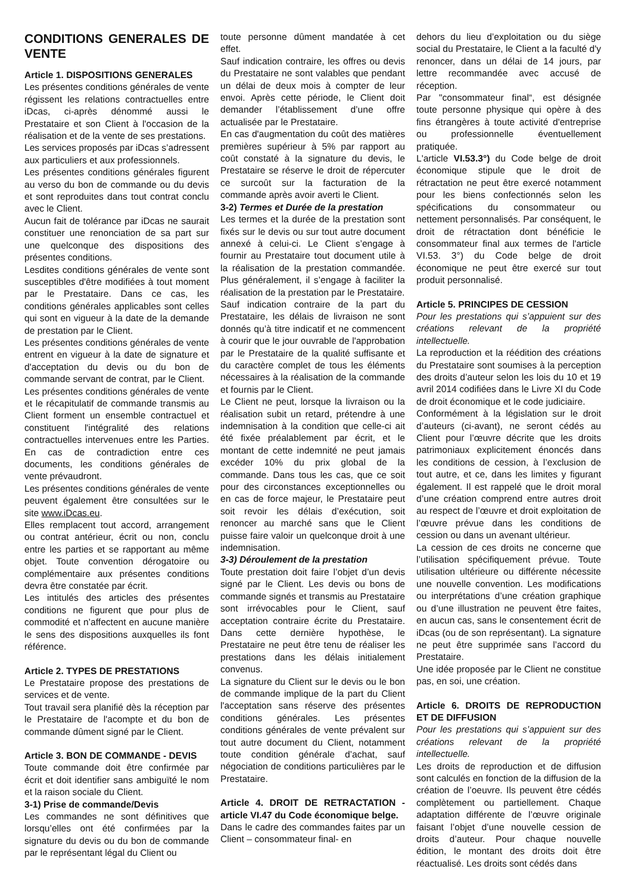CONDITIONS GENERALES DE VENTE
Article 1. DISPOSITIONS GENERALES
Les présentes conditions générales de vente régissent les relations contractuelles entre iDcas, ci-après dénommé aussi le Prestataire et son Client à l'occasion de la réalisation et de la vente de ses prestations.
Les services proposés par iDcas s’adressent aux particuliers et aux professionnels.
Les présentes conditions générales figurent au verso du bon de commande ou du devis et sont reproduites dans tout contrat conclu avec le Client.
Aucun fait de tolérance par iDcas ne saurait constituer une renonciation de sa part sur une quelconque des dispositions des présentes conditions.
Lesdites conditions générales de vente sont susceptibles d'être modifiées à tout moment par le Prestataire. Dans ce cas, les conditions générales applicables sont celles qui sont en vigueur à la date de la demande de prestation par le Client.
Les présentes conditions générales de vente entrent en vigueur à la date de signature et d'acceptation du devis ou du bon de commande servant de contrat, par le Client.
Les présentes conditions générales de vente et le récapitulatif de commande transmis au Client forment un ensemble contractuel et constituent l'intégralité des relations contractuelles intervenues entre les Parties. En cas de contradiction entre ces documents, les conditions générales de vente prévaudront.
Les présentes conditions générales de vente peuvent également être consultées sur le site www.iDcas.eu.
Elles remplacent tout accord, arrangement ou contrat antérieur, écrit ou non, conclu entre les parties et se rapportant au même objet. Toute convention dérogatoire ou complémentaire aux présentes conditions devra être constatée par écrit.
Les intitulés des articles des présentes conditions ne figurent que pour plus de commodité et n’affectent en aucune manière le sens des dispositions auxquelles ils font référence.
Article 2. TYPES DE PRESTATIONS
Le Prestataire propose des prestations de services et de vente.
Tout travail sera planifié dès la réception par le Prestataire de l'acompte et du bon de commande dûment signé par le Client.
Article 3. BON DE COMMANDE - DEVIS
Toute commande doit être confirmée par écrit et doit identifier sans ambiguïté le nom et la raison sociale du Client.
3-1) Prise de commande/Devis
Les commandes ne sont définitives que lorsqu’elles ont été confirmées par la signature du devis ou du bon de commande par le représentant légal du Client ou
toute personne dûment mandatée à cet effet.
Sauf indication contraire, les offres ou devis du Prestataire ne sont valables que pendant un délai de deux mois à compter de leur envoi. Après cette période, le Client doit demander l’établissement d’une offre actualisée par le Prestataire.
En cas d'augmentation du coût des matières premières supérieur à 5% par rapport au coût constaté à la signature du devis, le Prestataire se réserve le droit de répercuter ce surcoût sur la facturation de la commande après avoir averti le Client.
3-2) Termes et Durée de la prestation
Les termes et la durée de la prestation sont fixés sur le devis ou sur tout autre document annexé à celui-ci. Le Client s’engage à fournir au Prestataire tout document utile à la réalisation de la prestation commandée. Plus généralement, il s’engage à faciliter la réalisation de la prestation par le Prestataire.
Sauf indication contraire de la part du Prestataire, les délais de livraison ne sont donnés qu’à titre indicatif et ne commencent à courir que le jour ouvrable de l'approbation par le Prestataire de la qualité suffisante et du caractère complet de tous les éléments nécessaires à la réalisation de la commande et fournis par le Client.
Le Client ne peut, lorsque la livraison ou la réalisation subit un retard, prétendre à une indemnisation à la condition que celle-ci ait été fixée préalablement par écrit, et le montant de cette indemnité ne peut jamais excéder 10% du prix global de la commande. Dans tous les cas, que ce soit pour des circonstances exceptionnelles ou en cas de force majeur, le Prestataire peut soit revoir les délais d’exécution, soit renoncer au marché sans que le Client puisse faire valoir un quelconque droit à une indemnisation.
3-3) Déroulement de la prestation
Toute prestation doit faire l’objet d’un devis signé par le Client. Les devis ou bons de commande signés et transmis au Prestataire sont irrévocables pour le Client, sauf acceptation contraire écrite du Prestataire. Dans cette dernière hypothèse, le Prestataire ne peut être tenu de réaliser les prestations dans les délais initialement convenus.
La signature du Client sur le devis ou le bon de commande implique de la part du Client l'acceptation sans réserve des présentes conditions générales. Les présentes conditions générales de vente prévalent sur tout autre document du Client, notamment toute condition générale d’achat, sauf négociation de conditions particulières par le Prestataire.
Article 4. DROIT DE RETRACTATION - article VI.47 du Code économique belge.
Dans le cadre des commandes faites par un Client – consommateur final- en
dehors du lieu d’exploitation ou du siège social du Prestataire, le Client a la faculté d'y renoncer, dans un délai de 14 jours, par lettre recommandée avec accusé de réception.
Par "consommateur final“, est désignée toute personne physique qui opère à des fins étrangères à toute activité d'entreprise ou professionnelle éventuellement pratiquée.
L'article VI.53.3°) du Code belge de droit économique stipule que le droit de rétractation ne peut être exercé notamment pour les biens confectionnés selon les spécifications du consommateur ou nettement personnalisés. Par conséquent, le droit de rétractation dont bénéficie le consommateur final aux termes de l'article VI.53. 3°) du Code belge de droit économique ne peut être exercé sur tout produit personnalisé.
Article 5. PRINCIPES DE CESSION
Pour les prestations qui s’appuient sur des créations relevant de la propriété intellectuelle.
La reproduction et la réédition des créations du Prestataire sont soumises à la perception des droits d’auteur selon les lois du 10 et 19 avril 2014 codifiées dans le Livre XI du Code de droit économique et le code judiciaire.
Conformément à la législation sur le droit d’auteurs (ci-avant), ne seront cédés au Client pour l’œuvre décrite que les droits patrimoniaux explicitement énoncés dans les conditions de cession, à l’exclusion de tout autre, et ce, dans les limites y figurant également. Il est rappelé que le droit moral d’une création comprend entre autres droit au respect de l’œuvre et droit exploitation de l’œuvre prévue dans les conditions de cession ou dans un avenant ultérieur.
La cession de ces droits ne concerne que l’utilisation spécifiquement prévue. Toute utilisation ultérieure ou différente nécessite une nouvelle convention. Les modifications ou interprétations d’une création graphique ou d’une illustration ne peuvent être faites, en aucun cas, sans le consentement écrit de iDcas (ou de son représentant). La signature ne peut être supprimée sans l’accord du Prestataire.
Une idée proposée par le Client ne constitue pas, en soi, une création.
Article 6. DROITS DE REPRODUCTION ET DE DIFFUSION
Pour les prestations qui s’appuient sur des créations relevant de la propriété intellectuelle.
Les droits de reproduction et de diffusion sont calculés en fonction de la diffusion de la création de l’oeuvre. Ils peuvent être cédés complètement ou partiellement. Chaque adaptation différente de l’œuvre originale faisant l’objet d’une nouvelle cession de droits d’auteur. Pour chaque nouvelle édition, le montant des droits doit être réactualisé. Les droits sont cédés dans